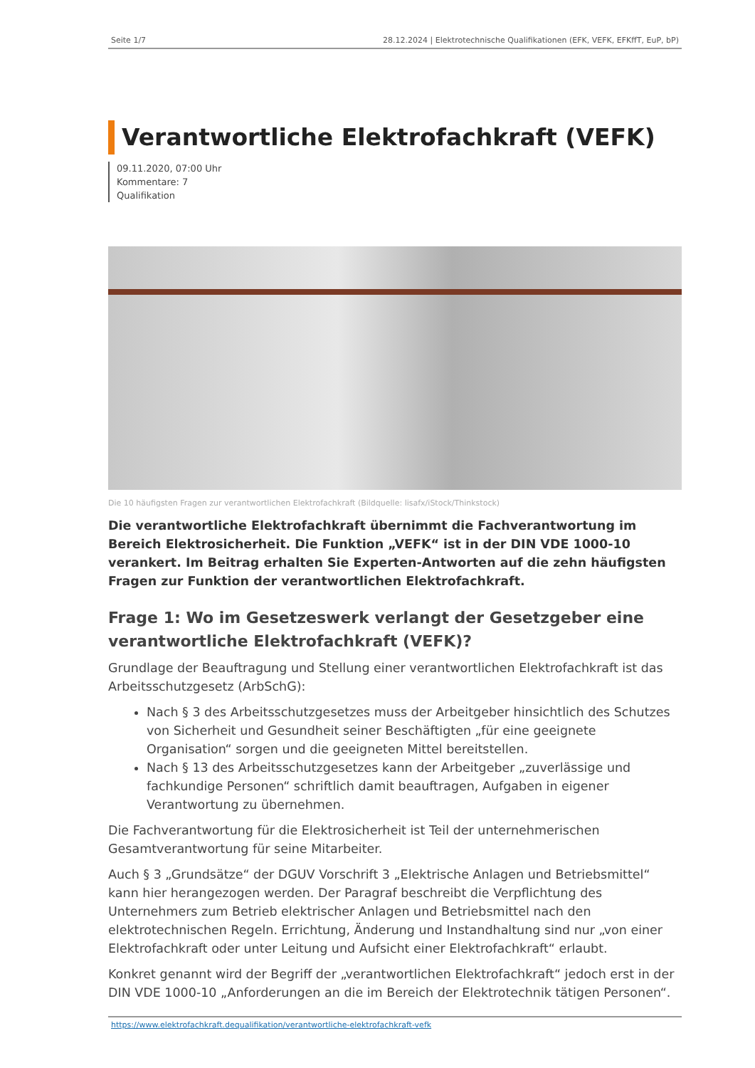Seite 1/7 28.12.2024 | Elektrotechnische Qualifikationen (EFK, VEFK, EFKffT, EuP, bP)
Verantwortliche Elektrofachkraft (VEFK)
09.11.2020, 07:00 Uhr
Kommentare: 7
Qualifikation
Die 10 häufigsten Fragen zur verantwortlichen Elektrofachkraft (Bildquelle: lisafx/iStock/Thinkstock)
Die verantwortliche Elektrofachkraft übernimmt die Fachverantwortung im Bereich Elektrosicherheit. Die Funktion „VEFK“ ist in der DIN VDE 1000-10 verankert. Im Beitrag erhalten Sie Experten-Antworten auf die zehn häufigsten Fragen zur Funktion der verantwortlichen Elektrofachkraft.
Frage 1: Wo im Gesetzeswerk verlangt der Gesetzgeber eine verantwortliche Elektrofachkraft (VEFK)?
Grundlage der Beauftragung und Stellung einer verantwortlichen Elektrofachkraft ist das Arbeitsschutzgesetz (ArbSchG):
Nach § 3 des Arbeitsschutzgesetzes muss der Arbeitgeber hinsichtlich des Schutzes von Sicherheit und Gesundheit seiner Beschäftigten „für eine geeignete Organisation“ sorgen und die geeigneten Mittel bereitstellen.
Nach § 13 des Arbeitsschutzgesetzes kann der Arbeitgeber „zuverlässige und fachkundige Personen“ schriftlich damit beauftragen, Aufgaben in eigener Verantwortung zu übernehmen.
Die Fachverantwortung für die Elektrosicherheit ist Teil der unternehmerischen Gesamtverantwortung für seine Mitarbeiter.
Auch § 3 „Grundsätze“ der DGUV Vorschrift 3 „Elektrische Anlagen und Betriebsmittel“ kann hier herangezogen werden. Der Paragraf beschreibt die Verpflichtung des Unternehmers zum Betrieb elektrischer Anlagen und Betriebsmittel nach den elektrotechnischen Regeln. Errichtung, Änderung und Instandhaltung sind nur „von einer Elektrofachkraft oder unter Leitung und Aufsicht einer Elektrofachkraft“ erlaubt.
Konkret genannt wird der Begriff der „verantwortlichen Elektrofachkraft“ jedoch erst in der DIN VDE 1000-10 „Anforderungen an die im Bereich der Elektrotechnik tätigen Personen“.
https://www.elektrofachkraft.dequalifikation/verantwortliche-elektrofachkraft-vefk